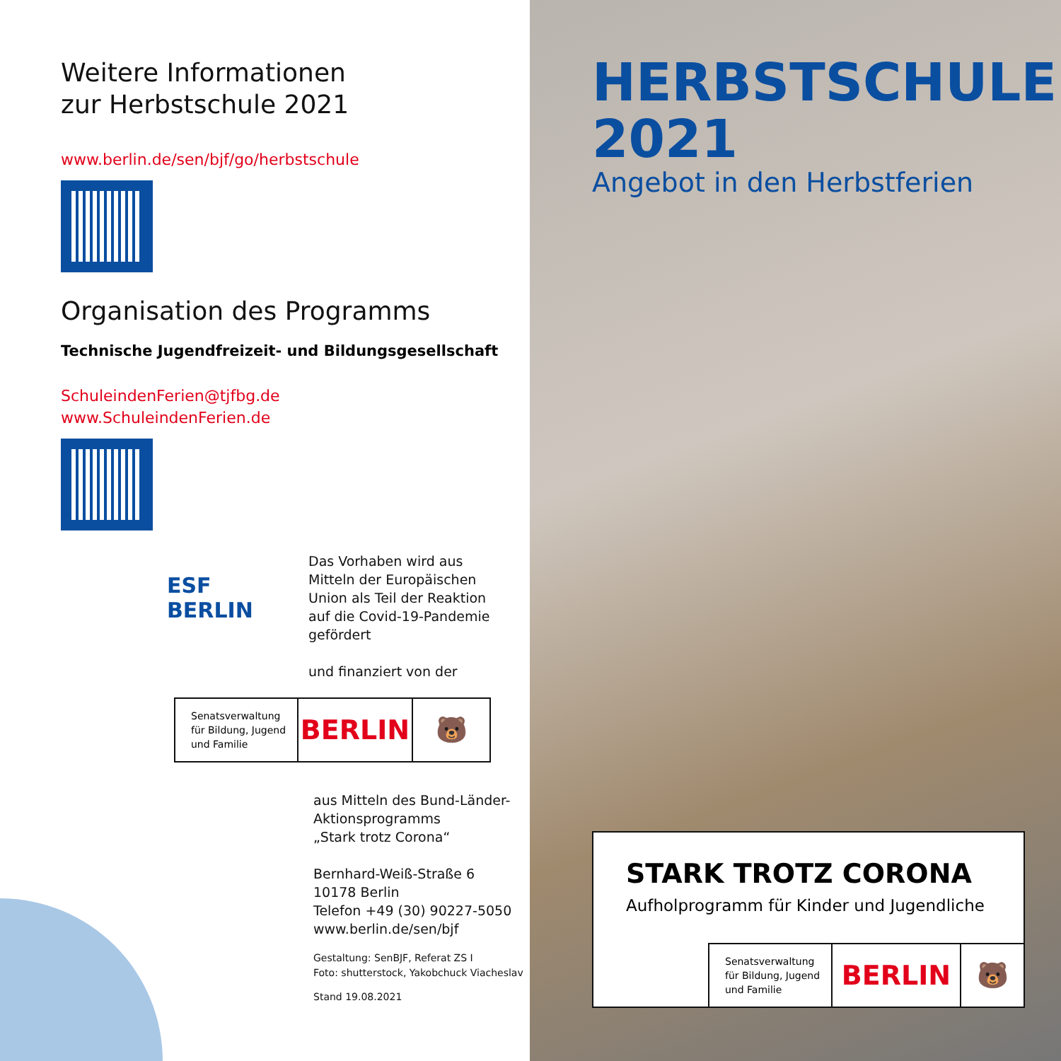Weitere Informationen
zur Herbstschule 2021
www.berlin.de/sen/bjf/go/herbstschule
Organisation des Programms
Technische Jugendfreizeit- und Bildungsgesellschaft
SchuleindenFerien@tjfbg.de
www.SchuleindenFerien.de
ESF
BERLIN
Das Vorhaben wird aus
Mitteln der Europäischen
Union als Teil der Reaktion
auf die Covid-19-Pandemie
gefördert
und finanziert von der
Senatsverwaltung
für Bildung, Jugend
und Familie
BERLIN 🐻
aus Mitteln des Bund-Länder-
Aktionsprogramms
„Stark trotz Corona“
Bernhard-Weiß-Straße 6
10178 Berlin
Telefon +49 (30) 90227-5050
www.berlin.de/sen/bjf
Gestaltung: SenBJF, Referat ZS I
Foto: shutterstock, Yakobchuck Viacheslav
Stand 19.08.2021
HERBSTSCHULE
2021
Angebot in den Herbstferien
STARK TROTZ CORONA
Aufholprogramm für Kinder und Jugendliche
Senatsverwaltung
für Bildung, Jugend
und Familie
BERLIN 🐻